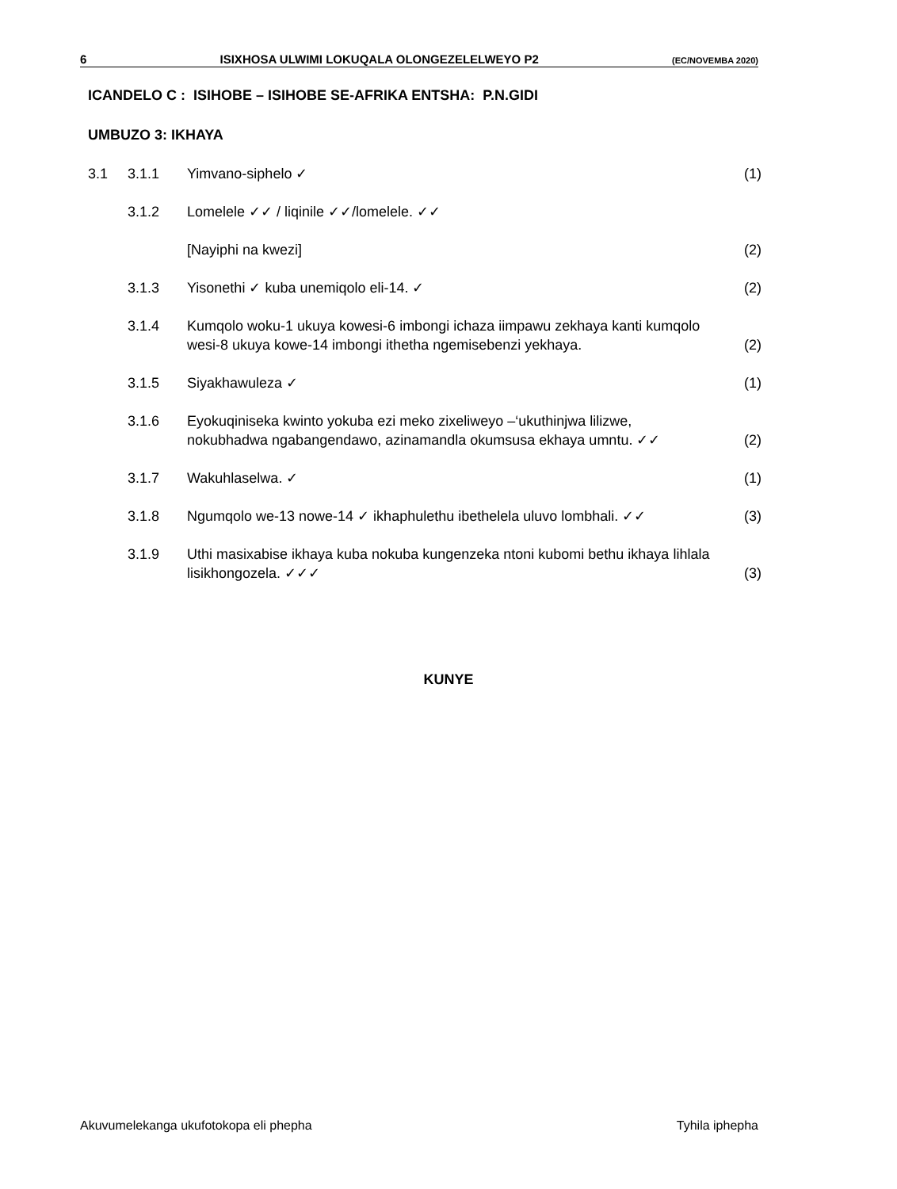6 ISIXHOSA ULWIMI LOKUQALA OLONGEZELELWEYO P2 (EC/NOVEMBA 2020)
ICANDELO C : ISIHOBE – ISIHOBE SE-AFRIKA ENTSHA: P.N.GIDI
UMBUZO 3: IKHAYA
| 3.1 | 3.1.1 | Yimvano-siphelo ✓ | (1) |
| | 3.1.2 | Lomelele ✓✓ / liqinile ✓✓/lomelele. ✓✓ | |
| | | [Nayiphi na kwezi] | (2) |
| | 3.1.3 | Yisonethi ✓ kuba unemiqolo eli-14. ✓ | (2) |
| | 3.1.4 | Kumqolo woku-1 ukuya kowesi-6 imbongi ichaza iimpawu zekhaya kanti kumqolo wesi-8 ukuya kowe-14 imbongi ithetha ngemisebenzi yekhaya. | (2) |
| | 3.1.5 | Siyakhawuleza ✓ | (1) |
| | 3.1.6 | Eyokuqiniseka kwinto yokuba ezi meko zixeliweyo –‘ukuthinjwa lilizwe, nokubhadwa ngabangendawo, azinamandla okumsusa ekhaya umntu. ✓✓ | (2) |
| | 3.1.7 | Wakuhlaselwa. ✓ | (1) |
| | 3.1.8 | Ngumqolo we-13 nowe-14 ✓ ikhaphulethu ibethelela uluvo lombhali. ✓✓ | (3) |
| | 3.1.9 | Uthi masixabise ikhaya kuba nokuba kungenzeka ntoni kubomi bethu ikhaya lihlala lisikhongozela. ✓✓✓ | (3) |
KUNYE
Akuvumelekanga ukufotokopa eli phepha Tyhila iphepha